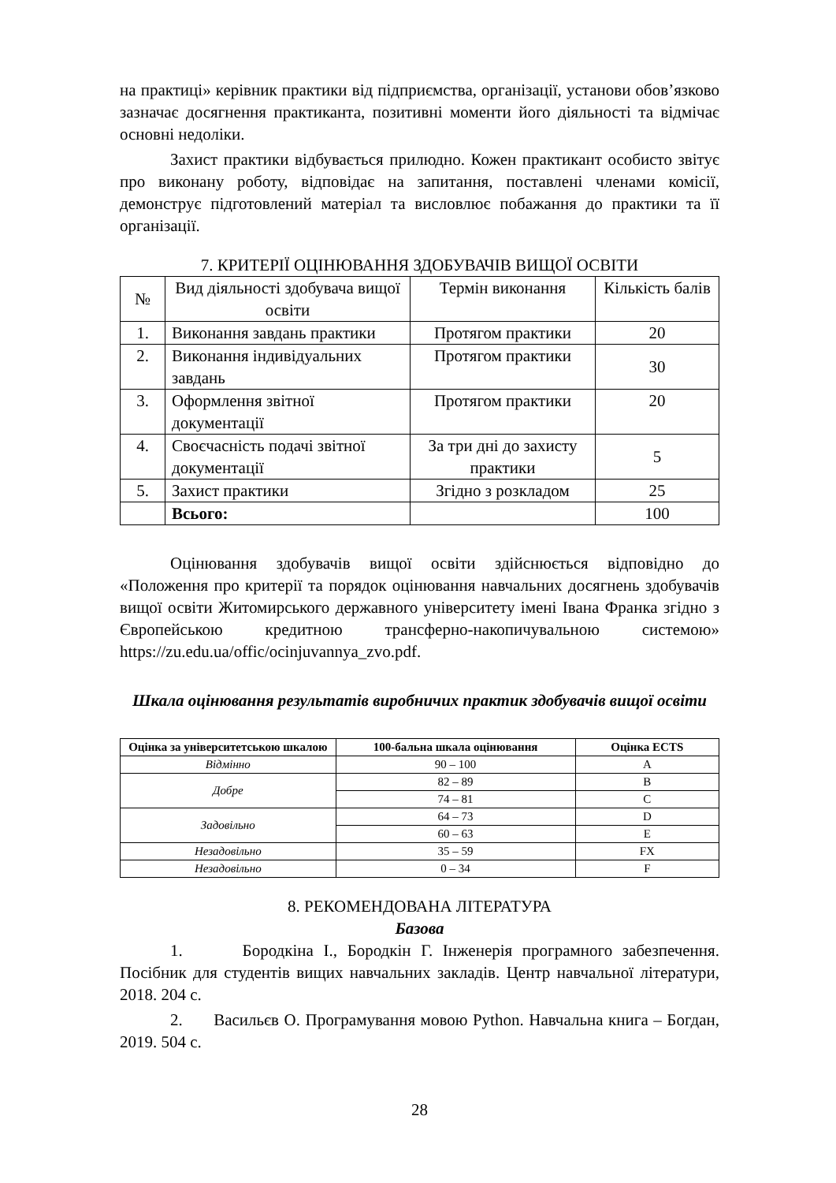на практиці» керівник практики від підприємства, організації, установи обов’язково зазначає досягнення практиканта, позитивні моменти його діяльності та відмічає основні недоліки.
Захист практики відбувається прилюдно. Кожен практикант особисто звітує про виконану роботу, відповідає на запитання, поставлені членами комісії, демонструє підготовлений матеріал та висловлює побажання до практики та її організації.
7. КРИТЕРІЇ ОЦІНЮВАННЯ ЗДОБУВАЧІВ ВИЩОЇ ОСВІТИ
| № | Вид діяльності здобувача вищої освіти | Термін виконання | Кількість балів |
| --- | --- | --- | --- |
| 1. | Виконання завдань практики | Протягом практики | 20 |
| 2. | Виконання індивідуальних завдань | Протягом практики | 30 |
| 3. | Оформлення звітної документації | Протягом практики | 20 |
| 4. | Своєчасність подачі звітної документації | За три дні до захисту практики | 5 |
| 5. | Захист практики | Згідно з розкладом | 25 |
| | Всього: | | 100 |
Оцінювання здобувачів вищої освіти здійснюється відповідно до «Положення про критерії та порядок оцінювання навчальних досягнень здобувачів вищої освіти Житомирського державного університету імені Івана Франка згідно з Європейською кредитною трансферно-накопичувальною системою» https://zu.edu.ua/offic/ocinjuvannya_zvo.pdf.
Шкала оцінювання результатів виробничих практик здобувачів вищої освіти
| Оцінка за університетською шкалою | 100-бальна шкала оцінювання | Оцінка ECTS |
| --- | --- | --- |
| Відмінно | 90 – 100 | A |
| Добре | 82 – 89 | B |
| | 74 – 81 | C |
| Задовільно | 64 – 73 | D |
| | 60 – 63 | E |
| Незадовільно | 35 – 59 | FX |
| Незадовільно | 0 – 34 | F |
8. РЕКОМЕНДОВАНА ЛІТЕРАТУРА
Базова
1. Бородкіна І., Бородкін Г. Інженерія програмного забезпечення. Посібник для студентів вищих навчальних закладів. Центр навчальної літератури, 2018. 204 с.
2. Васильєв О. Програмування мовою Python. Навчальна книга – Богдан, 2019. 504 с.
28